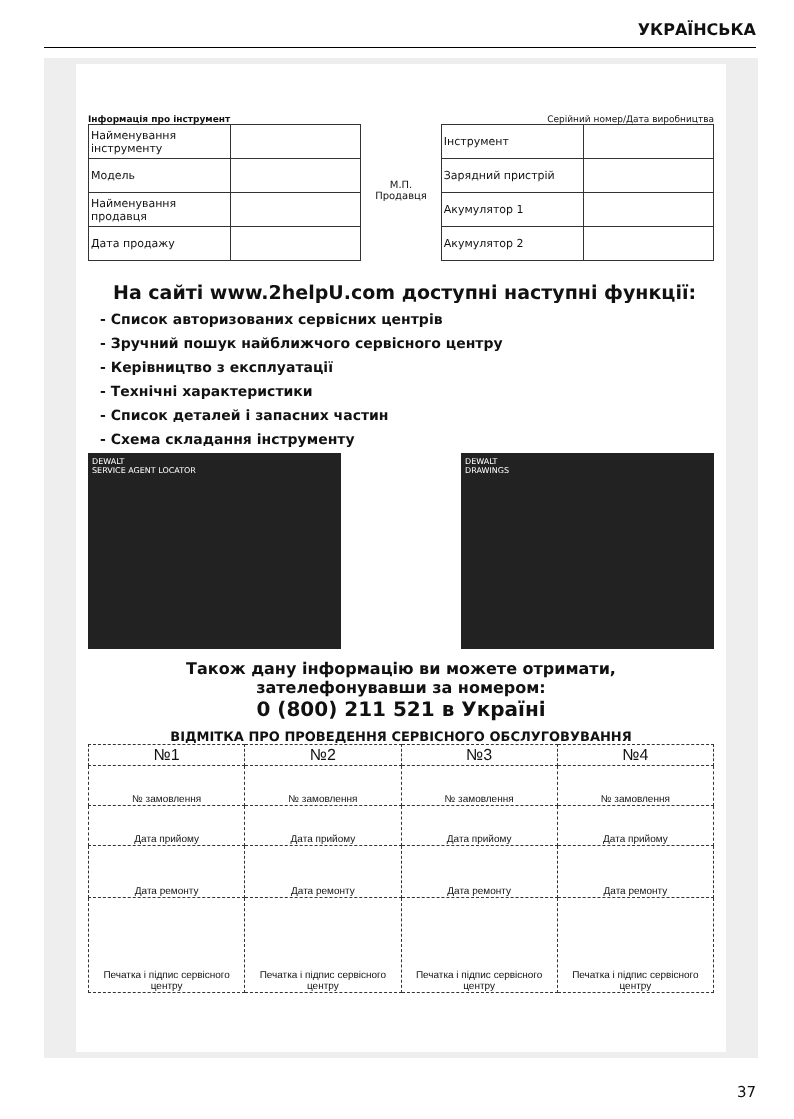УКРАЇНСЬКА
Інформація про інструмент Серійний номер/Дата виробництва
| Найменування інструменту | |
| Модель | |
| Найменування продавця | |
| Дата продажу | |
М.П.
Продавця
| Інструмент | |
| Зарядний пристрій | |
| Акумулятор 1 | |
| Акумулятор 2 | |
На сайті www.2helpU.com доступні наступні функції:
- Список авторизованих сервісних центрів
- Зручний пошук найближчого сервісного центру
- Керівництво з експлуатації
- Технічні характеристики
- Список деталей і запасних частин
- Схема складання інструменту
DEWALT
SERVICE AGENT LOCATOR
DEWALT
DRAWINGS
Також дану інформацію ви можете отримати,
зателефонувавши за номером:
0 (800) 211 521 в Україні
ВІДМІТКА ПРО ПРОВЕДЕННЯ СЕРВІСНОГО ОБСЛУГОВУВАННЯ
| №1 | №2 | №3 | №4 |
| --- | --- | --- | --- |
| № замовлення | № замовлення | № замовлення | № замовлення |
| Дата прийому | Дата прийому | Дата прийому | Дата прийому |
| Дата ремонту | Дата ремонту | Дата ремонту | Дата ремонту |
| Печатка і підпис сервісного центру | Печатка і підпис сервісного центру | Печатка і підпис сервісного центру | Печатка і підпис сервісного центру |
37